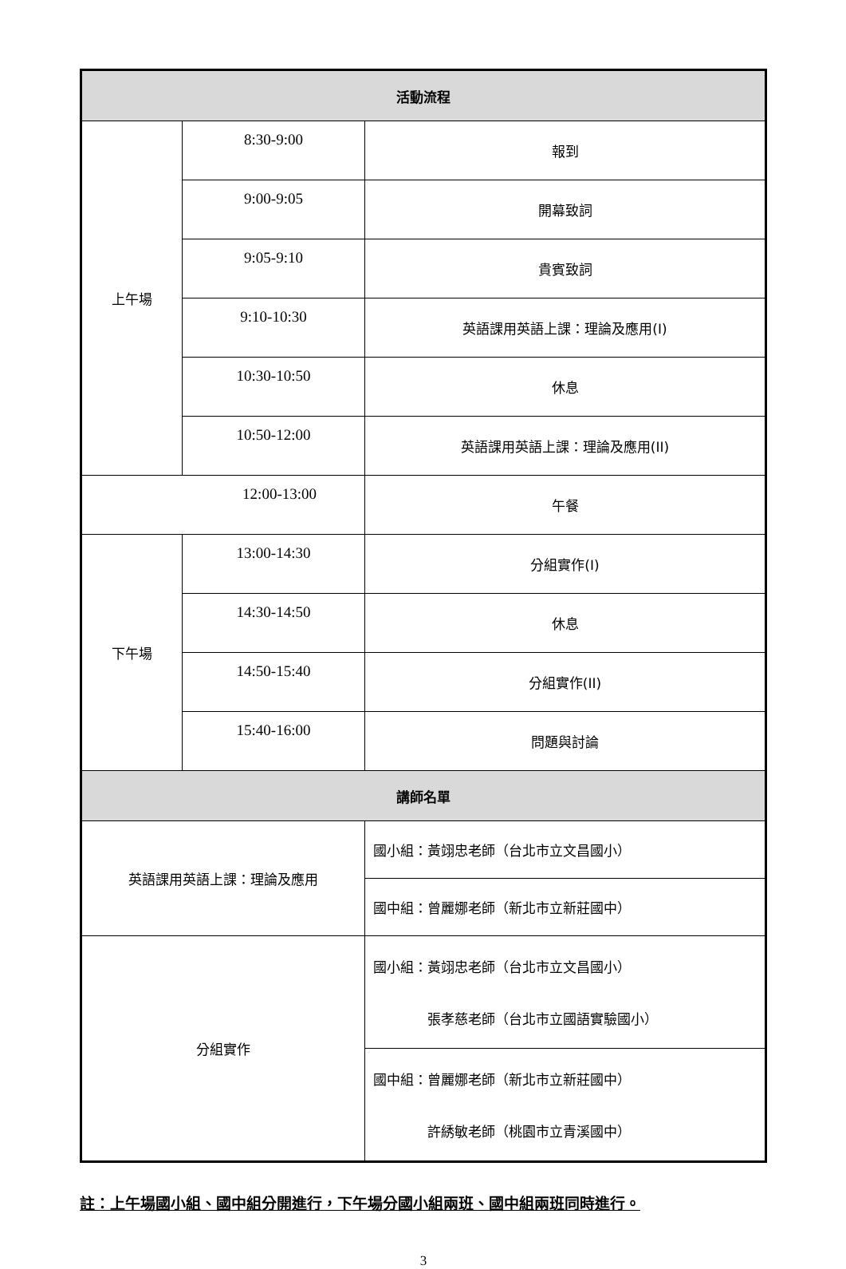| 活動流程 | | |
| --- | --- | --- |
| 上午場 | 8:30-9:00 | 報到 |
| | 9:00-9:05 | 開幕致詞 |
| | 9:05-9:10 | 貴賓致詞 |
| | 9:10-10:30 | 英語課用英語上課：理論及應用(I) |
| | 10:30-10:50 | 休息 |
| | 10:50-12:00 | 英語課用英語上課：理論及應用(II) |
| 12:00-13:00 | | 午餐 |
| 下午場 | 13:00-14:30 | 分組實作(I) |
| | 14:30-14:50 | 休息 |
| | 14:50-15:40 | 分組實作(II) |
| | 15:40-16:00 | 問題與討論 |
| 講師名單 | | |
| 英語課用英語上課：理論及應用 | | 國小組：黃翊忠老師（台北市立文昌國小） |
| | | 國中組：曾麗娜老師（新北市立新莊國中） |
| 分組實作 | | 國小組：黃翊忠老師（台北市立文昌國小） 張孝慈老師（台北市立國語實驗國小） |
| | | 國中組：曾麗娜老師（新北市立新莊國中） 許綉敏老師（桃園市立青溪國中） |
註：上午場國小組、國中組分開進行，下午場分國小組兩班、國中組兩班同時進行。
3